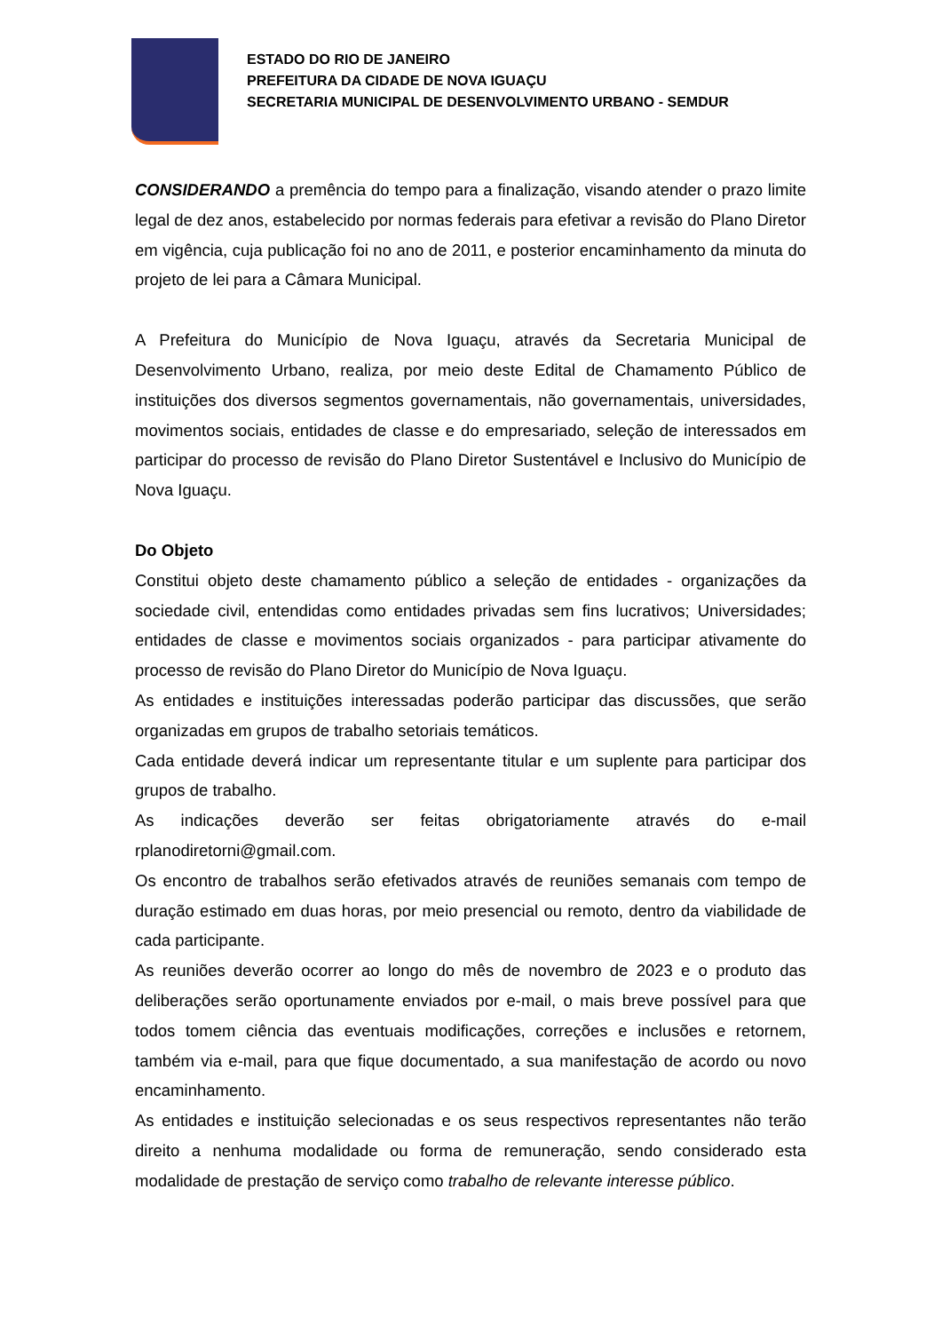ESTADO DO RIO DE JANEIRO
PREFEITURA DA CIDADE DE NOVA IGUAÇU
SECRETARIA MUNICIPAL DE DESENVOLVIMENTO URBANO - SEMDUR
CONSIDERANDO a premência do tempo para a finalização, visando atender o prazo limite legal de dez anos, estabelecido por normas federais para efetivar a revisão do Plano Diretor em vigência, cuja publicação foi no ano de 2011, e posterior encaminhamento da minuta do projeto de lei para a Câmara Municipal.
A Prefeitura do Município de Nova Iguaçu, através da Secretaria Municipal de Desenvolvimento Urbano, realiza, por meio deste Edital de Chamamento Público de instituições dos diversos segmentos governamentais, não governamentais, universidades, movimentos sociais, entidades de classe e do empresariado, seleção de interessados em participar do processo de revisão do Plano Diretor Sustentável e Inclusivo do Município de Nova Iguaçu.
Do Objeto
Constitui objeto deste chamamento público a seleção de entidades - organizações da sociedade civil, entendidas como entidades privadas sem fins lucrativos; Universidades; entidades de classe e movimentos sociais organizados - para participar ativamente do processo de revisão do Plano Diretor do Município de Nova Iguaçu.
As entidades e instituições interessadas poderão participar das discussões, que serão organizadas em grupos de trabalho setoriais temáticos.
Cada entidade deverá indicar um representante titular e um suplente para participar dos grupos de trabalho.
As indicações deverão ser feitas obrigatoriamente através do e-mail rplanodiretorni@gmail.com.
Os encontro de trabalhos serão efetivados através de reuniões semanais com tempo de duração estimado em duas horas, por meio presencial ou remoto, dentro da viabilidade de cada participante.
As reuniões deverão ocorrer ao longo do mês de novembro de 2023 e o produto das deliberações serão oportunamente enviados por e-mail, o mais breve possível para que todos tomem ciência das eventuais modificações, correções e inclusões e retornem, também via e-mail, para que fique documentado, a sua manifestação de acordo ou novo encaminhamento.
As entidades e instituição selecionadas e os seus respectivos representantes não terão direito a nenhuma modalidade ou forma de remuneração, sendo considerado esta modalidade de prestação de serviço como trabalho de relevante interesse público.